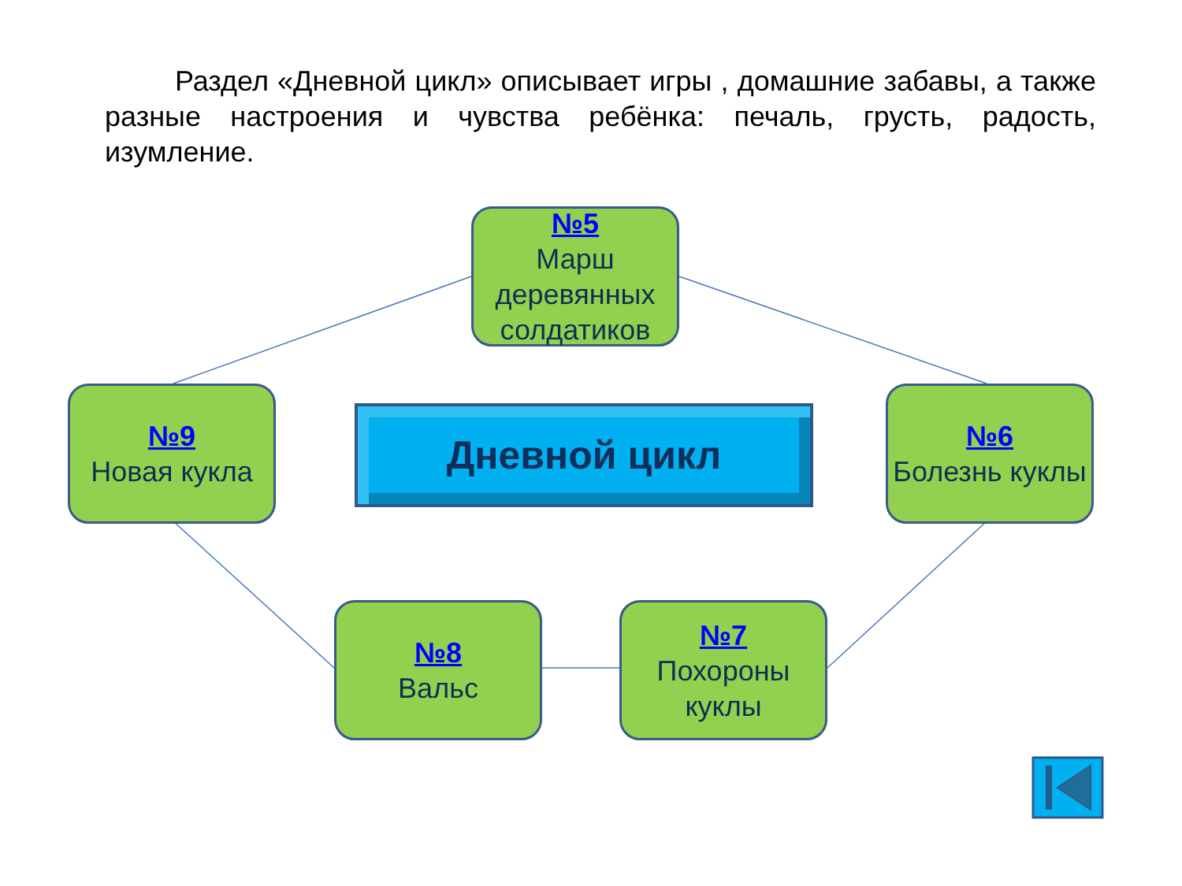Раздел «Дневной цикл» описывает игры , домашние забавы, а также разные настроения и чувства ребёнка: печаль, грусть, радость, изумление.
№5
Марш деревянных солдатиков
Дневной цикл
№9
Новая кукла
№6
Болезнь куклы
№8
Вальс
№7
Похороны куклы